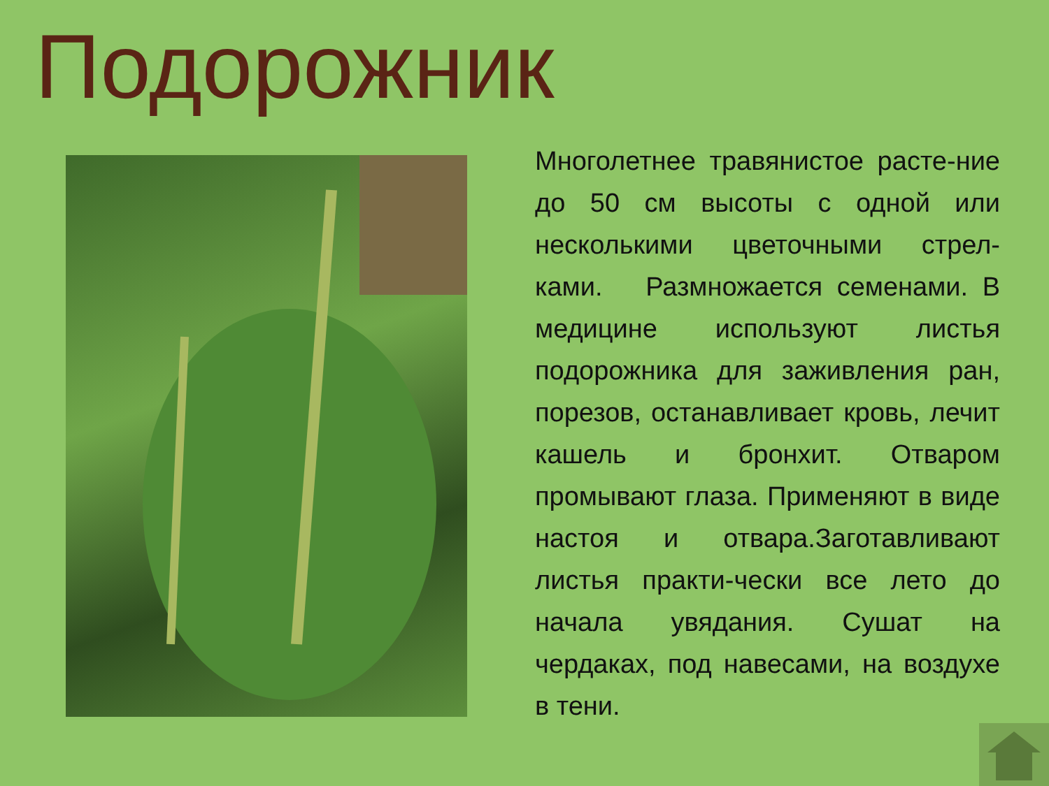Подорожник
Многолетнее травянистое расте-ние до 50 см высоты с одной или несколькими цветочными стрел-ками. Размножается семенами. В медицине используют листья подорожника для заживления ран, порезов, останавливает кровь, лечит кашель и бронхит. Отваром промывают глаза. Применяют в виде настоя и отвара.Заготавливают листья практи-чески все лето до начала увядания. Сушат на чердаках, под навесами, на воздухе в тени.